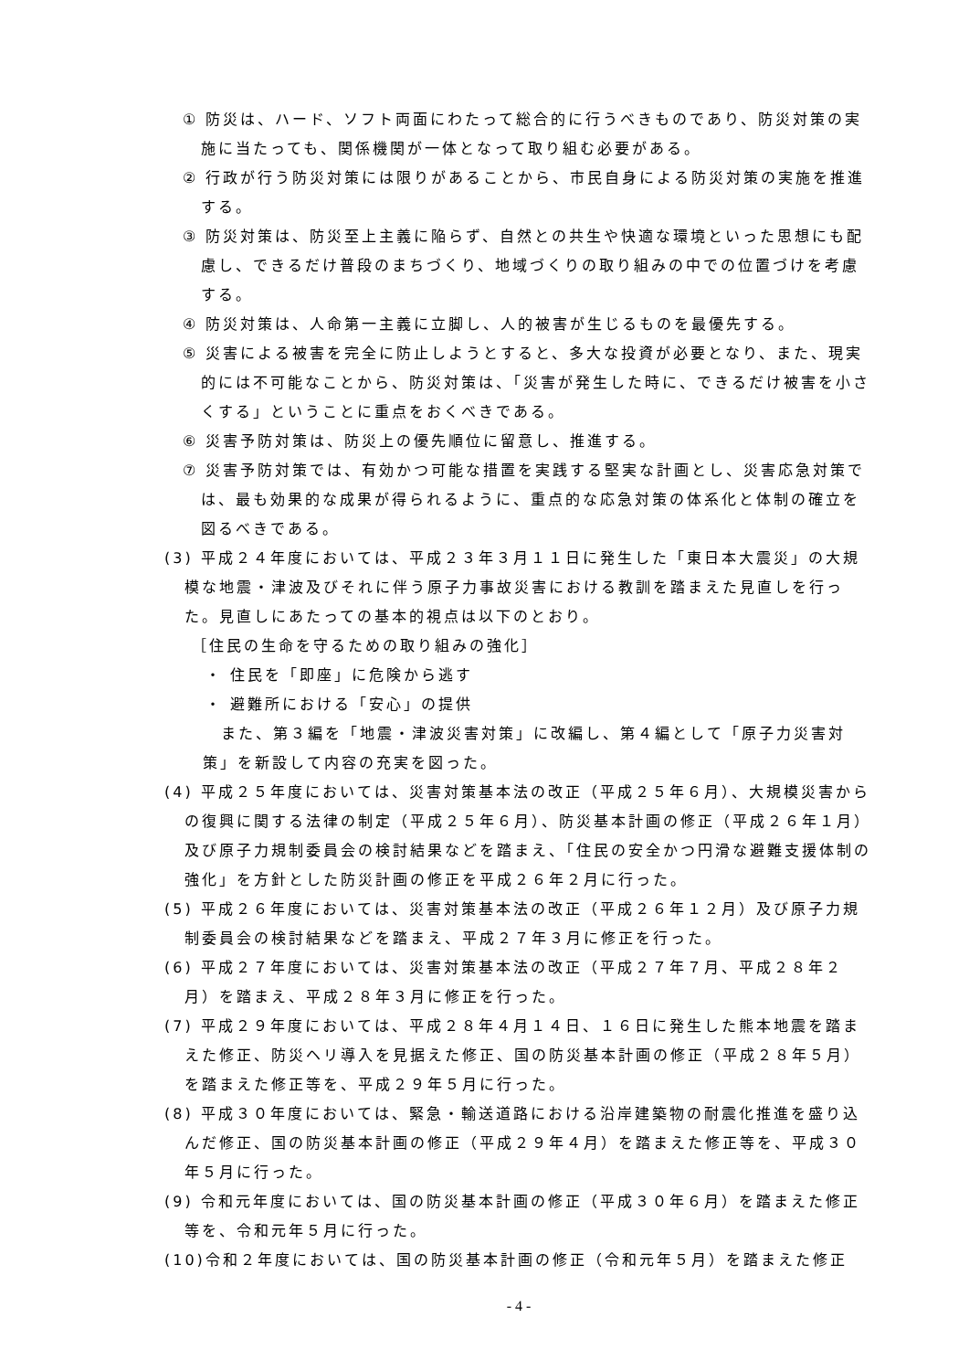① 防災は、ハード、ソフト両面にわたって総合的に行うべきものであり、防災対策の実施に当たっても、関係機関が一体となって取り組む必要がある。
② 行政が行う防災対策には限りがあることから、市民自身による防災対策の実施を推進する。
③ 防災対策は、防災至上主義に陥らず、自然との共生や快適な環境といった思想にも配慮し、できるだけ普段のまちづくり、地域づくりの取り組みの中での位置づけを考慮する。
④ 防災対策は、人命第一主義に立脚し、人的被害が生じるものを最優先する。
⑤ 災害による被害を完全に防止しようとすると、多大な投資が必要となり、また、現実的には不可能なことから、防災対策は、「災害が発生した時に、できるだけ被害を小さくする」ということに重点をおくべきである。
⑥ 災害予防対策は、防災上の優先順位に留意し、推進する。
⑦ 災害予防対策では、有効かつ可能な措置を実践する堅実な計画とし、災害応急対策では、最も効果的な成果が得られるように、重点的な応急対策の体系化と体制の確立を図るべきである。
(3) 平成２４年度においては、平成２３年３月１１日に発生した「東日本大震災」の大規模な地震・津波及びそれに伴う原子力事故災害における教訓を踏まえた見直しを行った。見直しにあたっての基本的視点は以下のとおり。
［住民の生命を守るための取り組みの強化］
・ 住民を「即座」に危険から逃す
・ 避難所における「安心」の提供
また、第３編を「地震・津波災害対策」に改編し、第４編として「原子力災害対策」を新設して内容の充実を図った。
(4) 平成２５年度においては、災害対策基本法の改正（平成２５年６月）、大規模災害からの復興に関する法律の制定（平成２５年６月）、防災基本計画の修正（平成２６年１月）及び原子力規制委員会の検討結果などを踏まえ、「住民の安全かつ円滑な避難支援体制の強化」を方針とした防災計画の修正を平成２６年２月に行った。
(5) 平成２６年度においては、災害対策基本法の改正（平成２６年１２月）及び原子力規制委員会の検討結果などを踏まえ、平成２７年３月に修正を行った。
(6) 平成２７年度においては、災害対策基本法の改正（平成２７年７月、平成２８年２月）を踏まえ、平成２８年３月に修正を行った。
(7) 平成２９年度においては、平成２８年４月１４日、１６日に発生した熊本地震を踏まえた修正、防災ヘリ導入を見据えた修正、国の防災基本計画の修正（平成２８年５月）を踏まえた修正等を、平成２９年５月に行った。
(8) 平成３０年度においては、緊急・輸送道路における沿岸建築物の耐震化推進を盛り込んだ修正、国の防災基本計画の修正（平成２９年４月）を踏まえた修正等を、平成３０年５月に行った。
(9) 令和元年度においては、国の防災基本計画の修正（平成３０年６月）を踏まえた修正等を、令和元年５月に行った。
(10)令和２年度においては、国の防災基本計画の修正（令和元年５月）を踏まえた修正
- 4 -